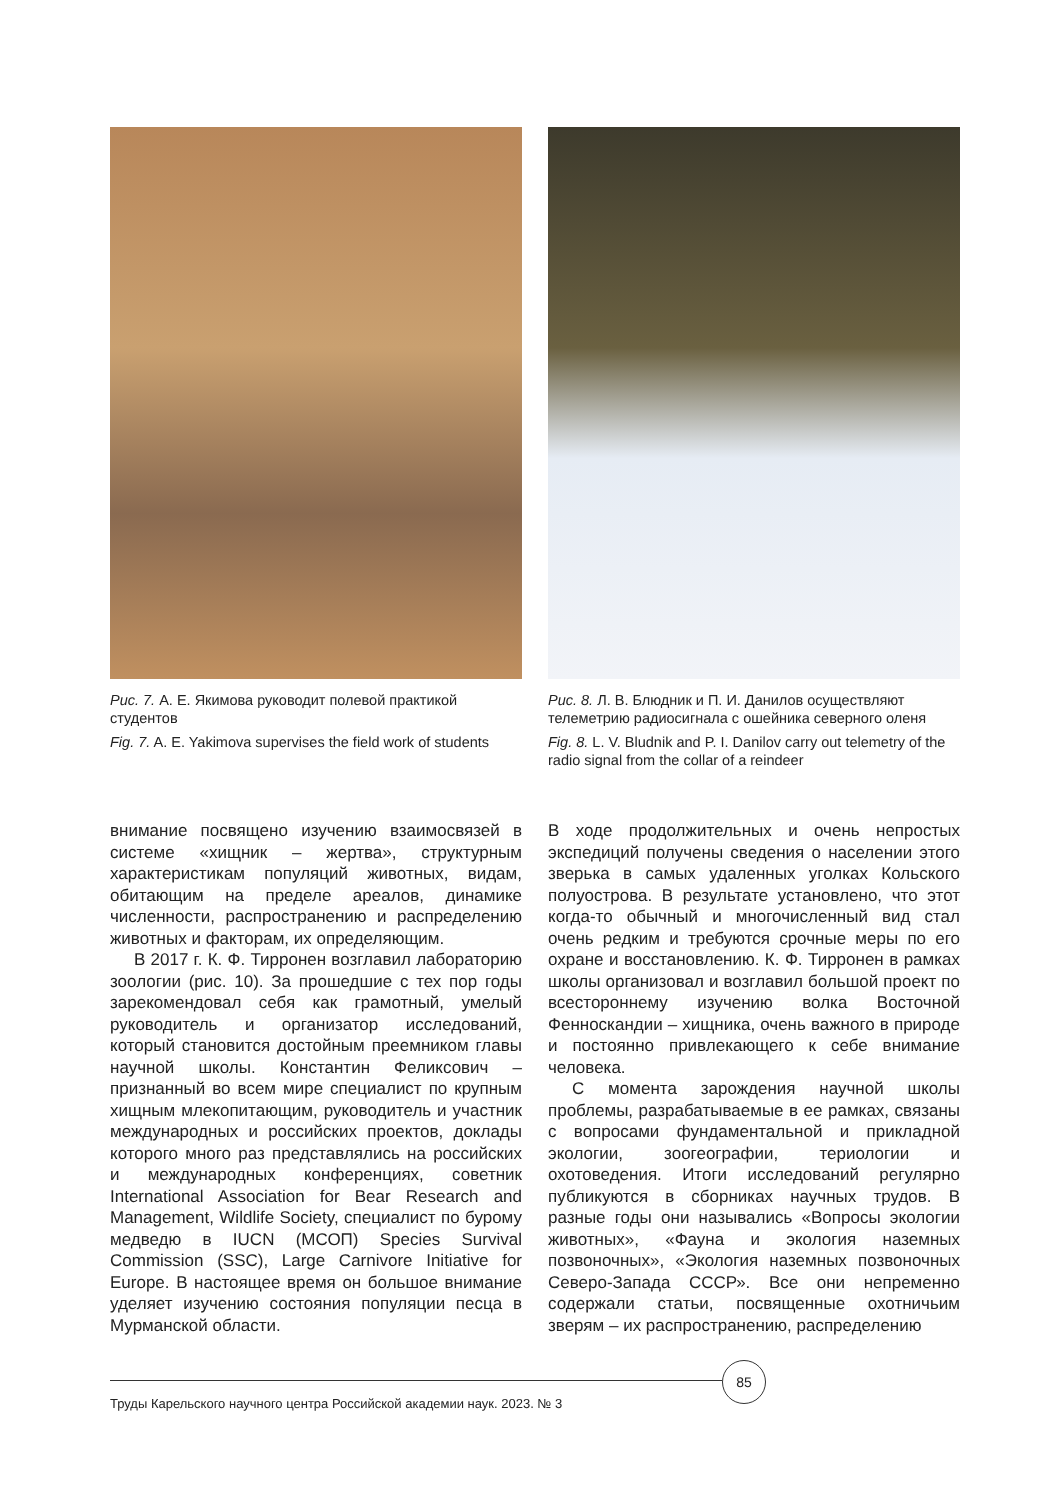Рис. 7. А. Е. Якимова руководит полевой практикой студентов
Fig. 7. A. E. Yakimova supervises the field work of students
Рис. 8. Л. В. Блюдник и П. И. Данилов осуществляют телеметрию радиосигнала с ошейника северного оленя
Fig. 8. L. V. Bludnik and P. I. Danilov carry out telemetry of the radio signal from the collar of a reindeer
внимание посвящено изучению взаимосвязей в системе «хищник – жертва», структурным характеристикам популяций животных, видам, обитающим на пределе ареалов, динамике численности, распространению и распределению животных и факторам, их определяющим.
В 2017 г. К. Ф. Тирронен возглавил лабораторию зоологии (рис. 10). За прошедшие с тех пор годы зарекомендовал себя как грамотный, умелый руководитель и организатор исследований, который становится достойным преемником главы научной школы. Константин Феликсович – признанный во всем мире специалист по крупным хищным млекопитающим, руководитель и участник международных и российских проектов, доклады которого много раз представлялись на российских и международных конференциях, советник International Association for Bear Research and Management, Wildlife Society, специалист по бурому медведю в IUCN (МСОП) Species Survival Commission (SSC), Large Carnivore Initiative for Europe. В настоящее время он большое внимание уделяет изучению состояния популяции песца в Мурманской области.
В ходе продолжительных и очень непростых экспедиций получены сведения о населении этого зверька в самых удаленных уголках Кольского полуострова. В результате установлено, что этот когда-то обычный и многочисленный вид стал очень редким и требуются срочные меры по его охране и восстановлению. К. Ф. Тирронен в рамках школы организовал и возглавил большой проект по всестороннему изучению волка Восточной Фенноскандии – хищника, очень важного в природе и постоянно привлекающего к себе внимание человека.
С момента зарождения научной школы проблемы, разрабатываемые в ее рамках, связаны с вопросами фундаментальной и прикладной экологии, зоогеографии, териологии и охотоведения. Итоги исследований регулярно публикуются в сборниках научных трудов. В разные годы они назывались «Вопросы экологии животных», «Фауна и экология наземных позвоночных», «Экология наземных позвоночных Северо-Запада СССР». Все они непременно содержали статьи, посвященные охотничьим зверям – их распространению, распределению
85
Труды Карельского научного центра Российской академии наук. 2023. № 3